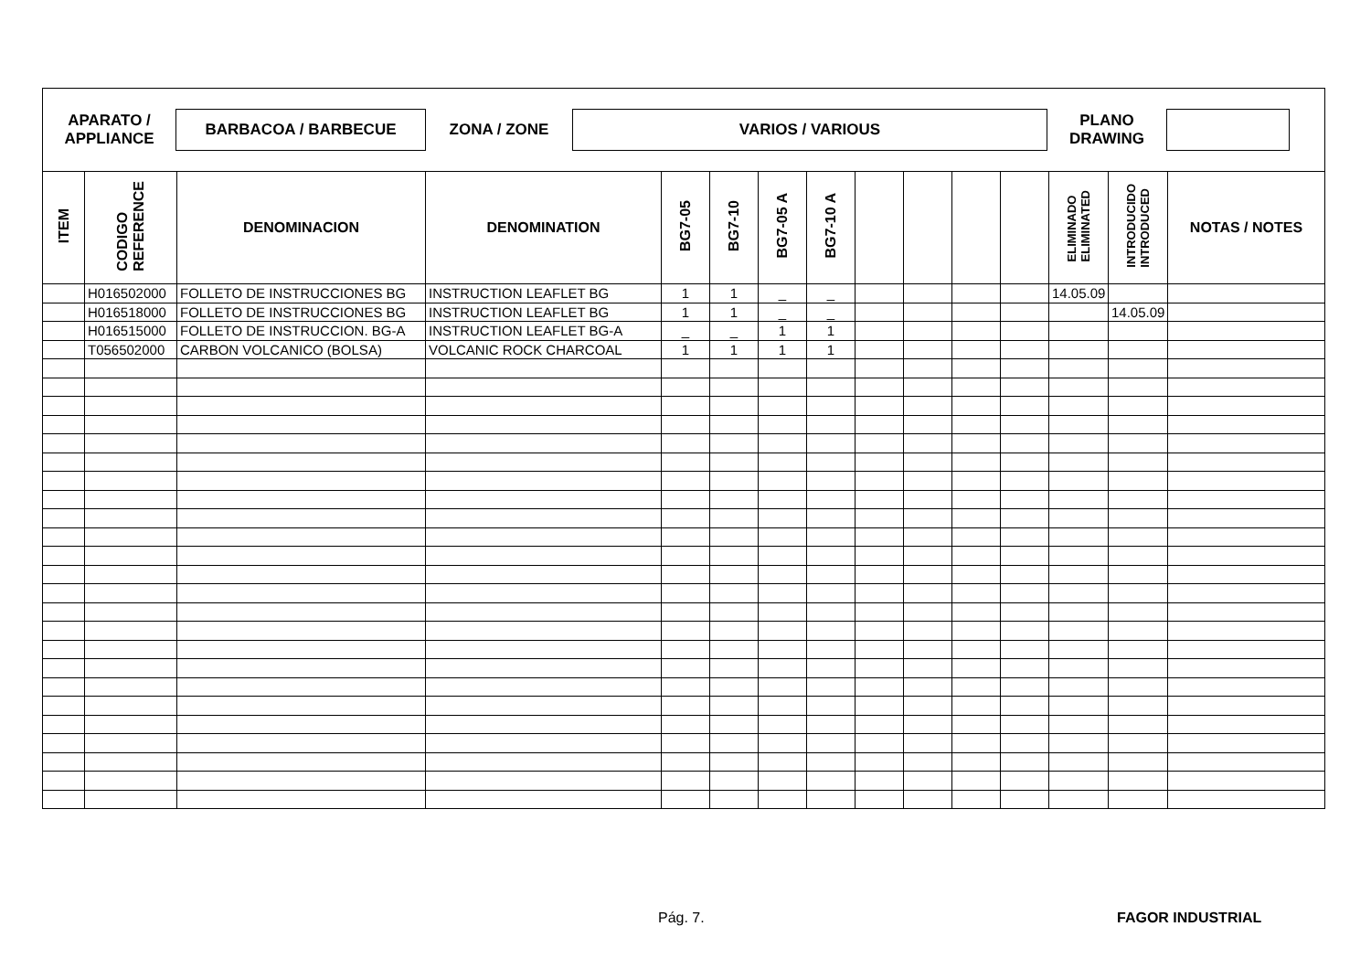APARATO /
APPLIANCE
BARBACOA / BARBECUE
ZONA / ZONE
VARIOS / VARIOUS
PLANO
DRAWING
| ITEM | CODIGO REFERENCE | DENOMINACION | DENOMINATION | BG7-05 | BG7-10 | BG7-05 A | BG7-10 A | | | | | ELIMINADO ELIMINATED | INTRODUCIDO INTRODUCED | NOTAS / NOTES |
| --- | --- | --- | --- | --- | --- | --- | --- | --- | --- | --- | --- | --- | --- | --- |
| | H016502000 | FOLLETO DE INSTRUCCIONES BG | INSTRUCTION LEAFLET BG | 1 | 1 | _ | _ | | | | | 14.05.09 | | |
| | H016518000 | FOLLETO DE INSTRUCCIONES BG | INSTRUCTION LEAFLET BG | 1 | 1 | _ | _ | | | | | | 14.05.09 | |
| | H016515000 | FOLLETO DE INSTRUCCION. BG-A | INSTRUCTION LEAFLET BG-A | _ | _ | 1 | 1 | | | | | | | |
| | T056502000 | CARBON VOLCANICO (BOLSA) | VOLCANIC ROCK CHARCOAL | 1 | 1 | 1 | 1 | | | | | | | |
Pág. 7. FAGOR INDUSTRIAL